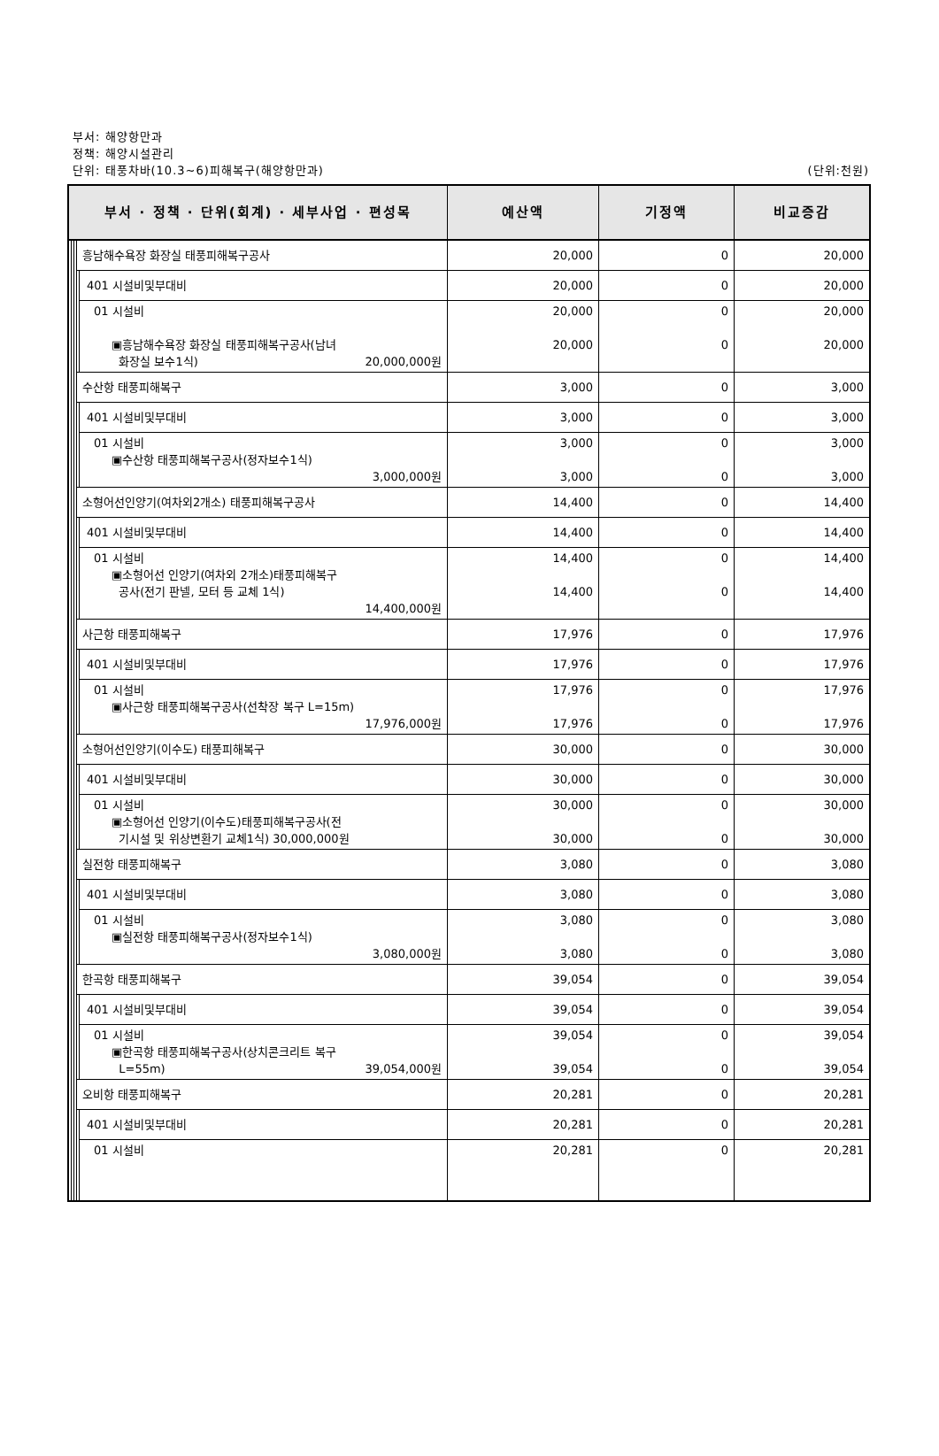부서: 해양항만과
정책: 해양시설관리
단위: 태풍차바(10.3~6)피해복구(해양항만과) (단위:천원)
| 부서 · 정책 · 단위(회계) · 세부사업 · 편성목 | | | | | 예산액 | 기정액 | 비교증감 |
| --- | --- | --- | --- | --- | --- | --- | --- |
| | | | 흥남해수욕장 화장실 태풍피해복구공사 | | 20,000 | 0 | 20,000 |
| | | | | 401 시설비및부대비 | 20,000 | 0 | 20,000 |
| | | | | 01 시설비 ▣흥남해수욕장 화장실 태풍피해복구공사(남녀 화장실 보수1식) 20,000,000원 | 20,000 20,000 | 0 0 | 20,000 20,000 |
| | | | 수산항 태풍피해복구 | | 3,000 | 0 | 3,000 |
| | | | | 401 시설비및부대비 | 3,000 | 0 | 3,000 |
| | | | | 01 시설비 ▣수산항 태풍피해복구공사(정자보수1식) 3,000,000원 | 3,000 3,000 | 0 0 | 3,000 3,000 |
| | | | 소형어선인양기(여차외2개소) 태풍피해복구공사 | | 14,400 | 0 | 14,400 |
| | | | | 401 시설비및부대비 | 14,400 | 0 | 14,400 |
| | | | | 01 시설비 ▣소형어선 인양기(여차외 2개소)태풍피해복구 공사(전기 판넬, 모터 등 교체 1식) 14,400,000원 | 14,400 14,400 | 0 0 | 14,400 14,400 |
| | | | 사근항 태풍피해복구 | | 17,976 | 0 | 17,976 |
| | | | | 401 시설비및부대비 | 17,976 | 0 | 17,976 |
| | | | | 01 시설비 ▣사근항 태풍피해복구공사(선착장 복구 L=15m) 17,976,000원 | 17,976 17,976 | 0 0 | 17,976 17,976 |
| | | | 소형어선인양기(이수도) 태풍피해복구 | | 30,000 | 0 | 30,000 |
| | | | | 401 시설비및부대비 | 30,000 | 0 | 30,000 |
| | | | | 01 시설비 ▣소형어선 인양기(이수도)태풍피해복구공사(전 기시설 및 위상변환기 교체1식) 30,000,000원 | 30,000 30,000 | 0 0 | 30,000 30,000 |
| | | | 실전항 태풍피해복구 | | 3,080 | 0 | 3,080 |
| | | | | 401 시설비및부대비 | 3,080 | 0 | 3,080 |
| | | | | 01 시설비 ▣실전항 태풍피해복구공사(정자보수1식) 3,080,000원 | 3,080 3,080 | 0 0 | 3,080 3,080 |
| | | | 한곡항 태풍피해복구 | | 39,054 | 0 | 39,054 |
| | | | | 401 시설비및부대비 | 39,054 | 0 | 39,054 |
| | | | | 01 시설비 ▣한곡항 태풍피해복구공사(상치콘크리트 복구 L=55m) 39,054,000원 | 39,054 39,054 | 0 0 | 39,054 39,054 |
| | | | 오비항 태풍피해복구 | | 20,281 | 0 | 20,281 |
| | | | | 401 시설비및부대비 | 20,281 | 0 | 20,281 |
| | | | | 01 시설비 | 20,281 | 0 | 20,281 |